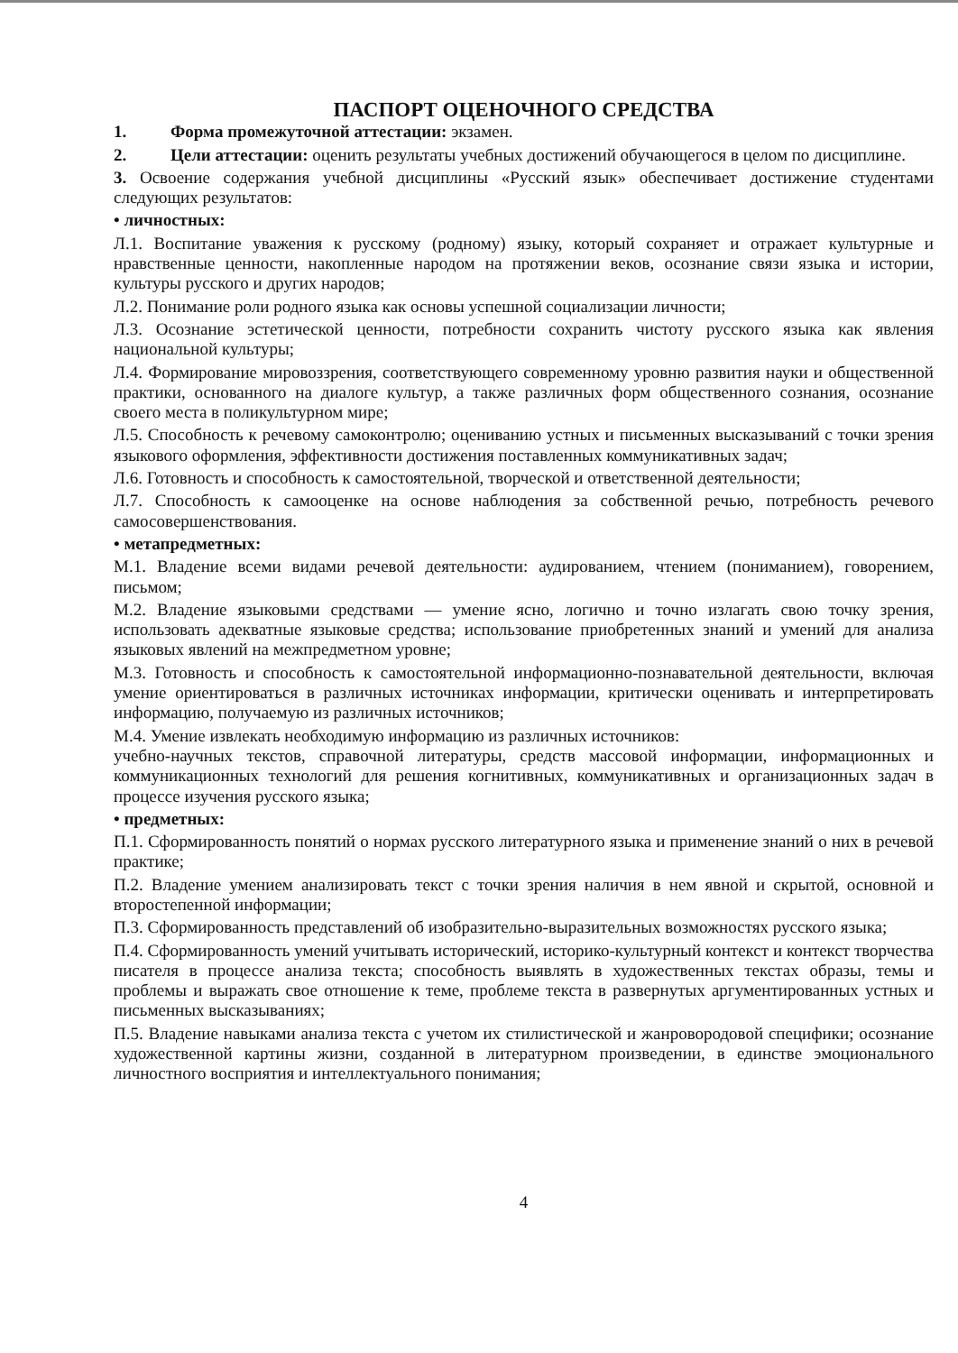ПАСПОРТ ОЦЕНОЧНОГО СРЕДСТВА
1. Форма промежуточной аттестации: экзамен.
2. Цели аттестации: оценить результаты учебных достижений обучающегося в целом по дисциплине.
3. Освоение содержания учебной дисциплины «Русский язык» обеспечивает достижение студентами следующих результатов:
• личностных:
Л.1. Воспитание уважения к русскому (родному) языку, который сохраняет и отражает культурные и нравственные ценности, накопленные народом на протяжении веков, осознание связи языка и истории, культуры русского и других народов;
Л.2. Понимание роли родного языка как основы успешной социализации личности;
Л.3. Осознание эстетической ценности, потребности сохранить чистоту русского языка как явления национальной культуры;
Л.4. Формирование мировоззрения, соответствующего современному уровню развития науки и общественной практики, основанного на диалоге культур, а также различных форм общественного сознания, осознание своего места в поликультурном мире;
Л.5. Способность к речевому самоконтролю; оцениванию устных и письменных высказываний с точки зрения языкового оформления, эффективности достижения поставленных коммуникативных задач;
Л.6. Готовность и способность к самостоятельной, творческой и ответственной деятельности;
Л.7. Способность к самооценке на основе наблюдения за собственной речью, потребность речевого самосовершенствования.
• метапредметных:
М.1. Владение всеми видами речевой деятельности: аудированием, чтением (пониманием), говорением, письмом;
М.2. Владение языковыми средствами — умение ясно, логично и точно излагать свою точку зрения, использовать адекватные языковые средства; использование приобретенных знаний и умений для анализа языковых явлений на межпредметном уровне;
М.3. Готовность и способность к самостоятельной информационно-познавательной деятельности, включая умение ориентироваться в различных источниках информации, критически оценивать и интерпретировать информацию, получаемую из различных источников;
М.4. Умение извлекать необходимую информацию из различных источников:
учебно-научных текстов, справочной литературы, средств массовой информации, информационных и коммуникационных технологий для решения когнитивных, коммуникативных и организационных задач в процессе изучения русского языка;
• предметных:
П.1. Сформированность понятий о нормах русского литературного языка и применение знаний о них в речевой практике;
П.2. Владение умением анализировать текст с точки зрения наличия в нем явной и скрытой, основной и второстепенной информации;
П.3. Сформированность представлений об изобразительно-выразительных возможностях русского языка;
П.4. Сформированность умений учитывать исторический, историко-культурный контекст и контекст творчества писателя в процессе анализа текста; способность выявлять в художественных текстах образы, темы и проблемы и выражать свое отношение к теме, проблеме текста в развернутых аргументированных устных и письменных высказываниях;
П.5. Владение навыками анализа текста с учетом их стилистической и жанровородовой специфики; осознание художественной картины жизни, созданной в литературном произведении, в единстве эмоционального личностного восприятия и интеллектуального понимания;
4